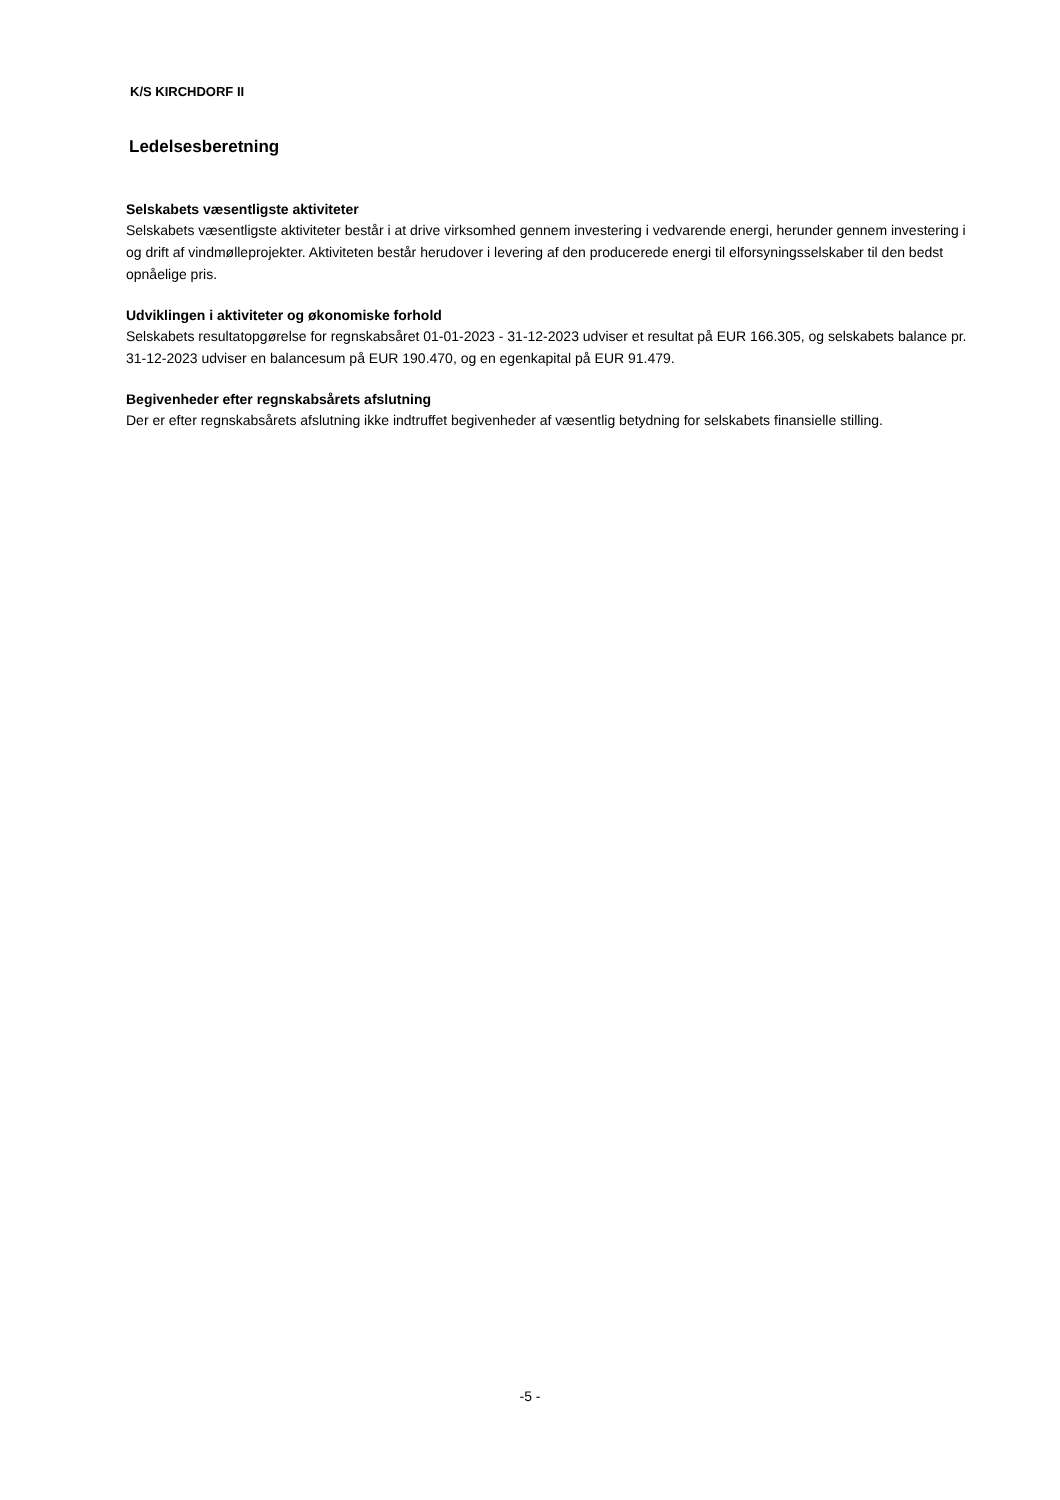K/S KIRCHDORF II
Ledelsesberetning
Selskabets væsentligste aktiviteter
Selskabets væsentligste aktiviteter består i at drive virksomhed gennem investering i vedvarende energi, herunder gennem investering i og drift af vindmølleprojekter. Aktiviteten består herudover i levering af den producerede energi til elforsyningsselskaber til den bedst opnåelige pris.
Udviklingen i aktiviteter og økonomiske forhold
Selskabets resultatopgørelse for regnskabsåret 01-01-2023 - 31-12-2023 udviser et resultat på EUR 166.305, og selskabets balance pr. 31-12-2023 udviser en balancesum på EUR 190.470, og en egenkapital på EUR 91.479.
Begivenheder efter regnskabsårets afslutning
Der er efter regnskabsårets afslutning ikke indtruffet begivenheder af væsentlig betydning for selskabets finansielle stilling.
-5 -